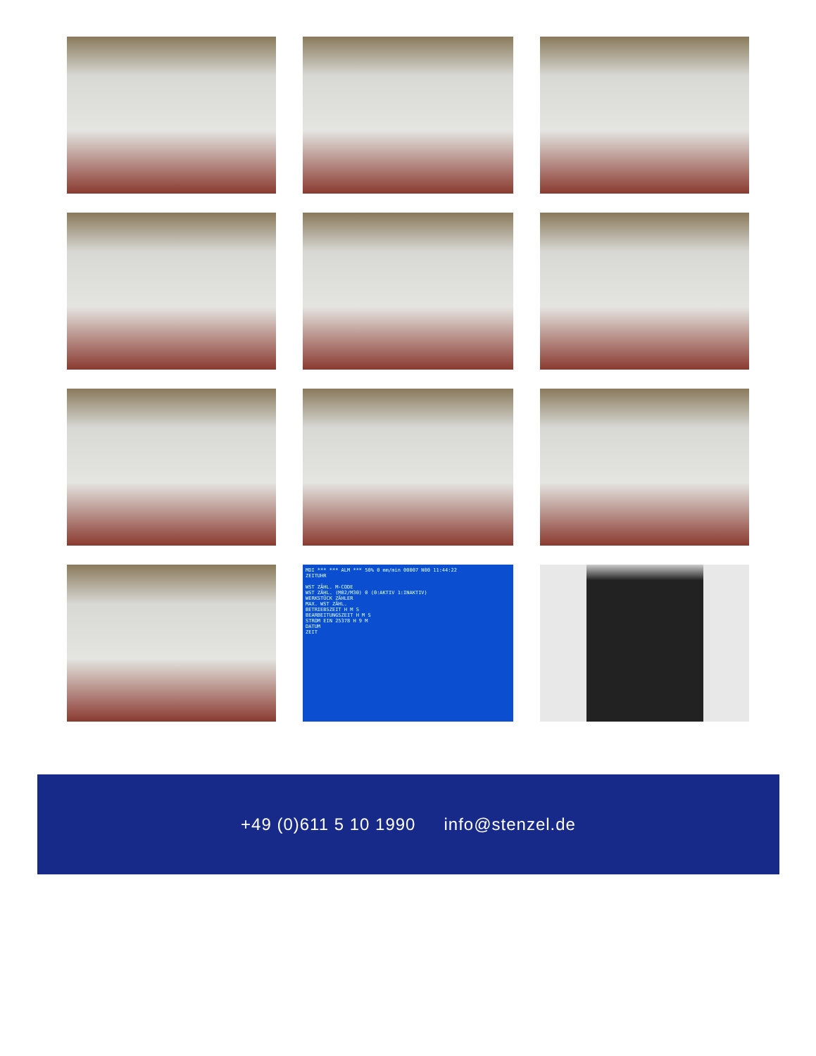MDI *** *** ALM *** 50% 0 mm/min 00007 N00 11:44:22
ZEITUHR
WST ZÄHL. M-CODE
WST ZÄHL. (M02/M30) 0 (0:AKTIV 1:INAKTIV)
WERKSTÜCK ZÄHLER
MAX. WST ZÄHL.
BETRIEBSZEIT H M S
BEARBEITUNGSZEIT H M S
STROM EIN 25378 H 9 M
DATUM
ZEIT
+49 (0)611 5 10 1990 info@stenzel.de